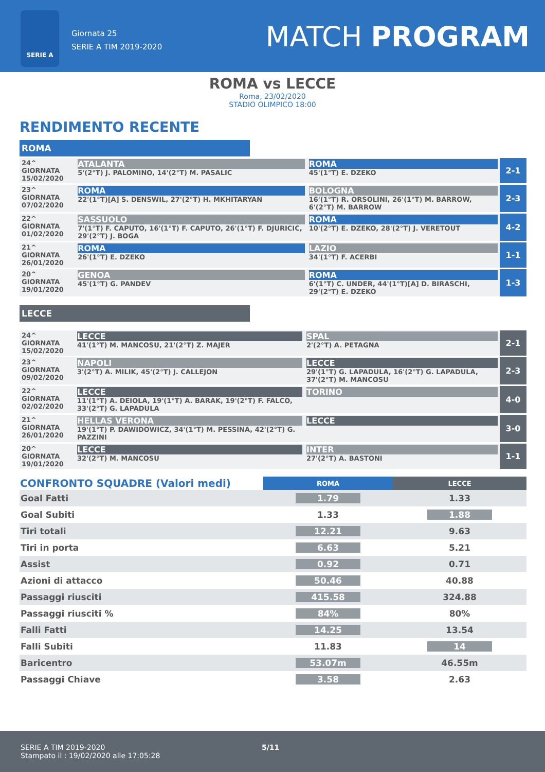SERIE A
Giornata 25
SERIE A TIM 2019-2020
MATCH PROGRAM
ROMA vs LECCE
Roma, 23/02/2020
STADIO OLIMPICO 18:00
RENDIMENTO RECENTE
ROMA
| 24^ GIORNATA 15/02/2020 | ATALANTA 5'(2°T) J. PALOMINO, 14'(2°T) M. PASALIC | ROMA 45'(1°T) E. DZEKO | 2-1 |
| 23^ GIORNATA 07/02/2020 | ROMA 22'(1°T)[A] S. DENSWIL, 27'(2°T) H. MKHITARYAN | BOLOGNA 16'(1°T) R. ORSOLINI, 26'(1°T) M. BARROW, 6'(2°T) M. BARROW | 2-3 |
| 22^ GIORNATA 01/02/2020 | SASSUOLO 7'(1°T) F. CAPUTO, 16'(1°T) F. CAPUTO, 26'(1°T) F. DJURICIC, 29'(2°T) J. BOGA | ROMA 10'(2°T) E. DZEKO, 28'(2°T) J. VERETOUT | 4-2 |
| 21^ GIORNATA 26/01/2020 | ROMA 26'(1°T) E. DZEKO | LAZIO 34'(1°T) F. ACERBI | 1-1 |
| 20^ GIORNATA 19/01/2020 | GENOA 45'(1°T) G. PANDEV | ROMA 6'(1°T) C. UNDER, 44'(1°T)[A] D. BIRASCHI, 29'(2°T) E. DZEKO | 1-3 |
LECCE
| 24^ GIORNATA 15/02/2020 | LECCE 41'(1°T) M. MANCOSU, 21'(2°T) Z. MAJER | SPAL 2'(2°T) A. PETAGNA | 2-1 |
| 23^ GIORNATA 09/02/2020 | NAPOLI 3'(2°T) A. MILIK, 45'(2°T) J. CALLEJON | LECCE 29'(1°T) G. LAPADULA, 16'(2°T) G. LAPADULA, 37'(2°T) M. MANCOSU | 2-3 |
| 22^ GIORNATA 02/02/2020 | LECCE 11'(1°T) A. DEIOLA, 19'(1°T) A. BARAK, 19'(2°T) F. FALCO, 33'(2°T) G. LAPADULA | TORINO | 4-0 |
| 21^ GIORNATA 26/01/2020 | HELLAS VERONA 19'(1°T) P. DAWIDOWICZ, 34'(1°T) M. PESSINA, 42'(2°T) G. PAZZINI | LECCE | 3-0 |
| 20^ GIORNATA 19/01/2020 | LECCE 32'(2°T) M. MANCOSU | INTER 27'(2°T) A. BASTONI | 1-1 |
| CONFRONTO SQUADRE (Valori medi) | ROMA | LECCE |
| --- | --- | --- |
| Goal Fatti | 1.79 | 1.33 |
| Goal Subiti | 1.33 | 1.88 |
| Tiri totali | 12.21 | 9.63 |
| Tiri in porta | 6.63 | 5.21 |
| Assist | 0.92 | 0.71 |
| Azioni di attacco | 50.46 | 40.88 |
| Passaggi riusciti | 415.58 | 324.88 |
| Passaggi riusciti % | 84% | 80% |
| Falli Fatti | 14.25 | 13.54 |
| Falli Subiti | 11.83 | 14 |
| Baricentro | 53.07m | 46.55m |
| Passaggi Chiave | 3.58 | 2.63 |
SERIE A TIM 2019-2020 5/11
Stampato il : 19/02/2020 alle 17:05:28